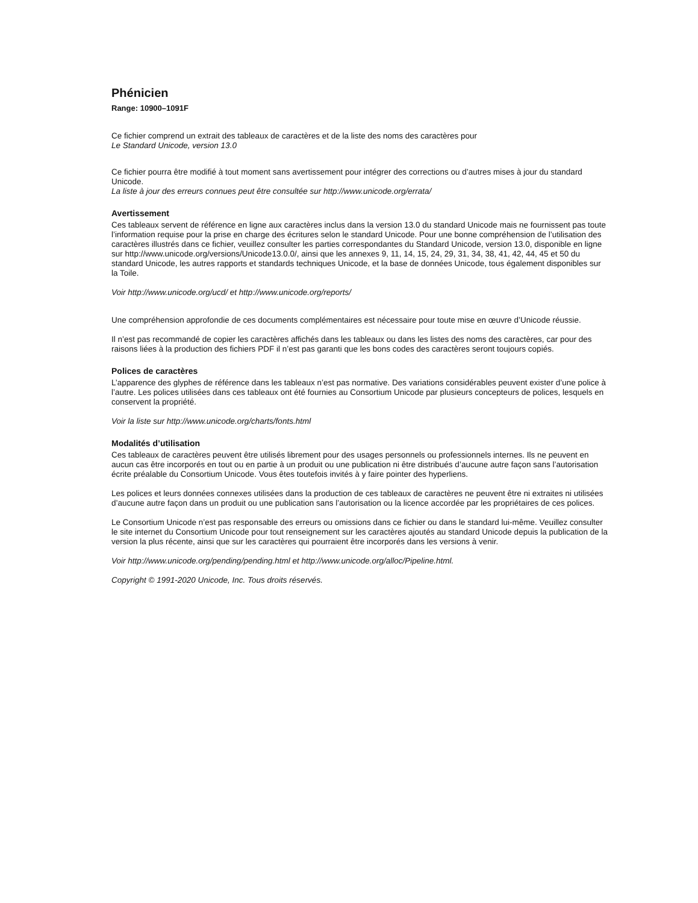Phénicien
Range: 10900–1091F
Ce fichier comprend un extrait des tableaux de caractères et de la liste des noms des caractères pour
Le Standard Unicode, version 13.0
Ce fichier pourra être modifié à tout moment sans avertissement pour intégrer des corrections ou d’autres mises à jour du standard Unicode.
La liste à jour des erreurs connues peut être consultée sur http://www.unicode.org/errata/
Avertissement
Ces tableaux servent de référence en ligne aux caractères inclus dans la version 13.0 du standard Unicode mais ne fournissent pas toute l’information requise pour la prise en charge des écritures selon le standard Unicode. Pour une bonne compréhension de l’utilisation des caractères illustrés dans ce fichier, veuillez consulter les parties correspondantes du Standard Unicode, version 13.0, disponible en ligne sur http://www.unicode.org/versions/Unicode13.0.0/, ainsi que les annexes 9, 11, 14, 15, 24, 29, 31, 34, 38, 41, 42, 44, 45 et 50 du standard Unicode, les autres rapports et standards techniques Unicode, et la base de données Unicode, tous également disponibles sur la Toile.
Voir http://www.unicode.org/ucd/ et http://www.unicode.org/reports/
Une compréhension approfondie de ces documents complémentaires est nécessaire pour toute mise en œuvre d’Unicode réussie.
Il n’est pas recommandé de copier les caractères affichés dans les tableaux ou dans les listes des noms des caractères, car pour des raisons liées à la production des fichiers PDF il n’est pas garanti que les bons codes des caractères seront toujours copiés.
Polices de caractères
L’apparence des glyphes de référence dans les tableaux n’est pas normative. Des variations considérables peuvent exister d’une police à l’autre. Les polices utilisées dans ces tableaux ont été fournies au Consortium Unicode par plusieurs concepteurs de polices, lesquels en conservent la propriété.
Voir la liste sur http://www.unicode.org/charts/fonts.html
Modalités d’utilisation
Ces tableaux de caractères peuvent être utilisés librement pour des usages personnels ou professionnels internes. Ils ne peuvent en aucun cas être incorporés en tout ou en partie à un produit ou une publication ni être distribués d’aucune autre façon sans l’autorisation écrite préalable du Consortium Unicode. Vous êtes toutefois invités à y faire pointer des hyperliens.
Les polices et leurs données connexes utilisées dans la production de ces tableaux de caractères ne peuvent être ni extraites ni utilisées d’aucune autre façon dans un produit ou une publication sans l’autorisation ou la licence accordée par les propriétaires de ces polices.
Le Consortium Unicode n’est pas responsable des erreurs ou omissions dans ce fichier ou dans le standard lui-même. Veuillez consulter le site internet du Consortium Unicode pour tout renseignement sur les caractères ajoutés au standard Unicode depuis la publication de la version la plus récente, ainsi que sur les caractères qui pourraient être incorporés dans les versions à venir.
Voir http://www.unicode.org/pending/pending.html et http://www.unicode.org/alloc/Pipeline.html.
Copyright © 1991-2020 Unicode, Inc. Tous droits réservés.